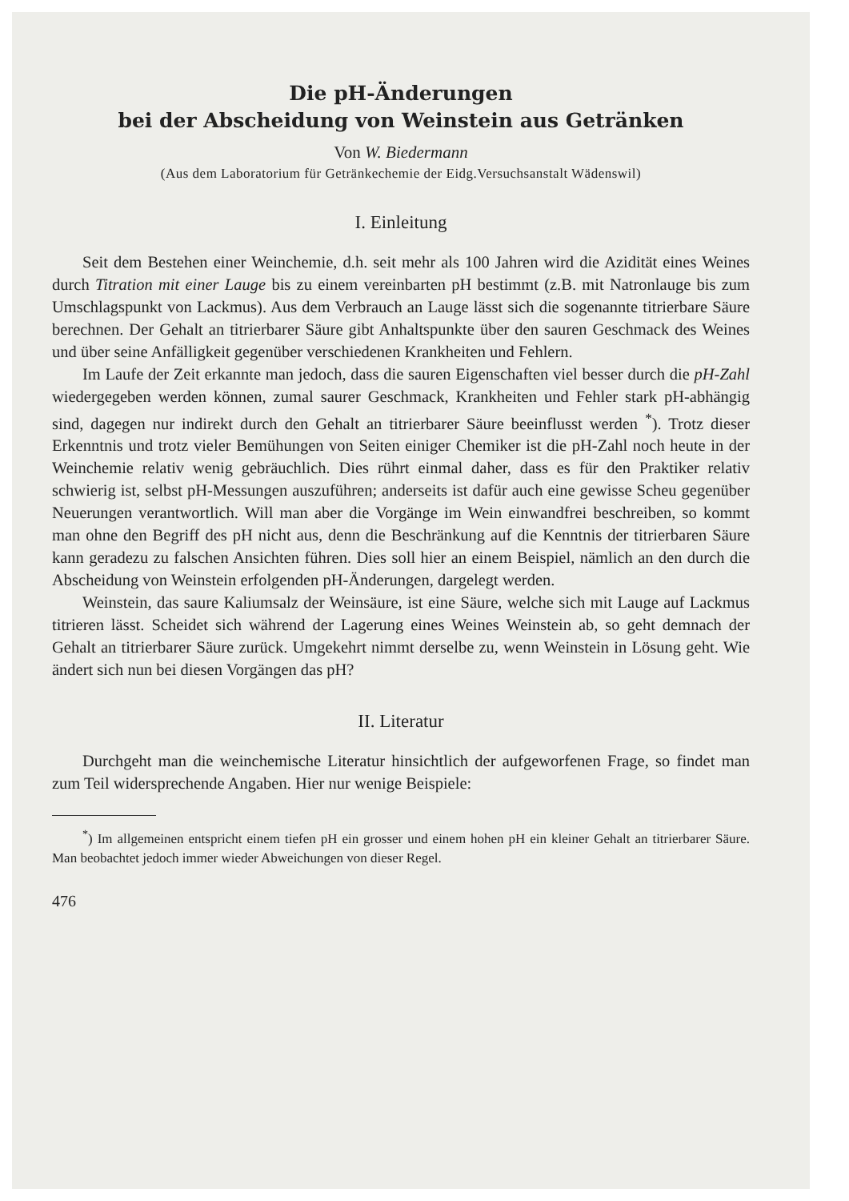Die pH-Änderungen
bei der Abscheidung von Weinstein aus Getränken
Von W. Biedermann
(Aus dem Laboratorium für Getränkechemie der Eidg.Versuchsanstalt Wädenswil)
I. Einleitung
Seit dem Bestehen einer Weinchemie, d.h. seit mehr als 100 Jahren wird die Azidität eines Weines durch Titration mit einer Lauge bis zu einem vereinbarten pH bestimmt (z.B. mit Natronlauge bis zum Umschlagspunkt von Lackmus). Aus dem Verbrauch an Lauge lässt sich die sogenannte titrierbare Säure berechnen. Der Gehalt an titrierbarer Säure gibt Anhaltspunkte über den sauren Geschmack des Weines und über seine Anfälligkeit gegenüber verschiedenen Krankheiten und Fehlern.
Im Laufe der Zeit erkannte man jedoch, dass die sauren Eigenschaften viel besser durch die pH-Zahl wiedergegeben werden können, zumal saurer Geschmack, Krankheiten und Fehler stark pH-abhängig sind, dagegen nur indirekt durch den Gehalt an titrierbarer Säure beeinflusst werden <sup>*</sup>). Trotz dieser Erkenntnis und trotz vieler Bemühungen von Seiten einiger Chemiker ist die pH-Zahl noch heute in der Weinchemie relativ wenig gebräuchlich. Dies rührt einmal daher, dass es für den Praktiker relativ schwierig ist, selbst pH-Messungen auszuführen; anderseits ist dafür auch eine gewisse Scheu gegenüber Neuerungen verantwortlich. Will man aber die Vorgänge im Wein einwandfrei beschreiben, so kommt man ohne den Begriff des pH nicht aus, denn die Beschränkung auf die Kenntnis der titrierbaren Säure kann geradezu zu falschen Ansichten führen. Dies soll hier an einem Beispiel, nämlich an den durch die Abscheidung von Weinstein erfolgenden pH-Änderungen, dargelegt werden.
Weinstein, das saure Kaliumsalz der Weinsäure, ist eine Säure, welche sich mit Lauge auf Lackmus titrieren lässt. Scheidet sich während der Lagerung eines Weines Weinstein ab, so geht demnach der Gehalt an titrierbarer Säure zurück. Umgekehrt nimmt derselbe zu, wenn Weinstein in Lösung geht. Wie ändert sich nun bei diesen Vorgängen das pH?
II. Literatur
Durchgeht man die weinchemische Literatur hinsichtlich der aufgeworfenen Frage, so findet man zum Teil widersprechende Angaben. Hier nur wenige Beispiele:
<sup>*</sup>) Im allgemeinen entspricht einem tiefen pH ein grosser und einem hohen pH ein kleiner Gehalt an titrierbarer Säure. Man beobachtet jedoch immer wieder Abweichungen von dieser Regel.
476